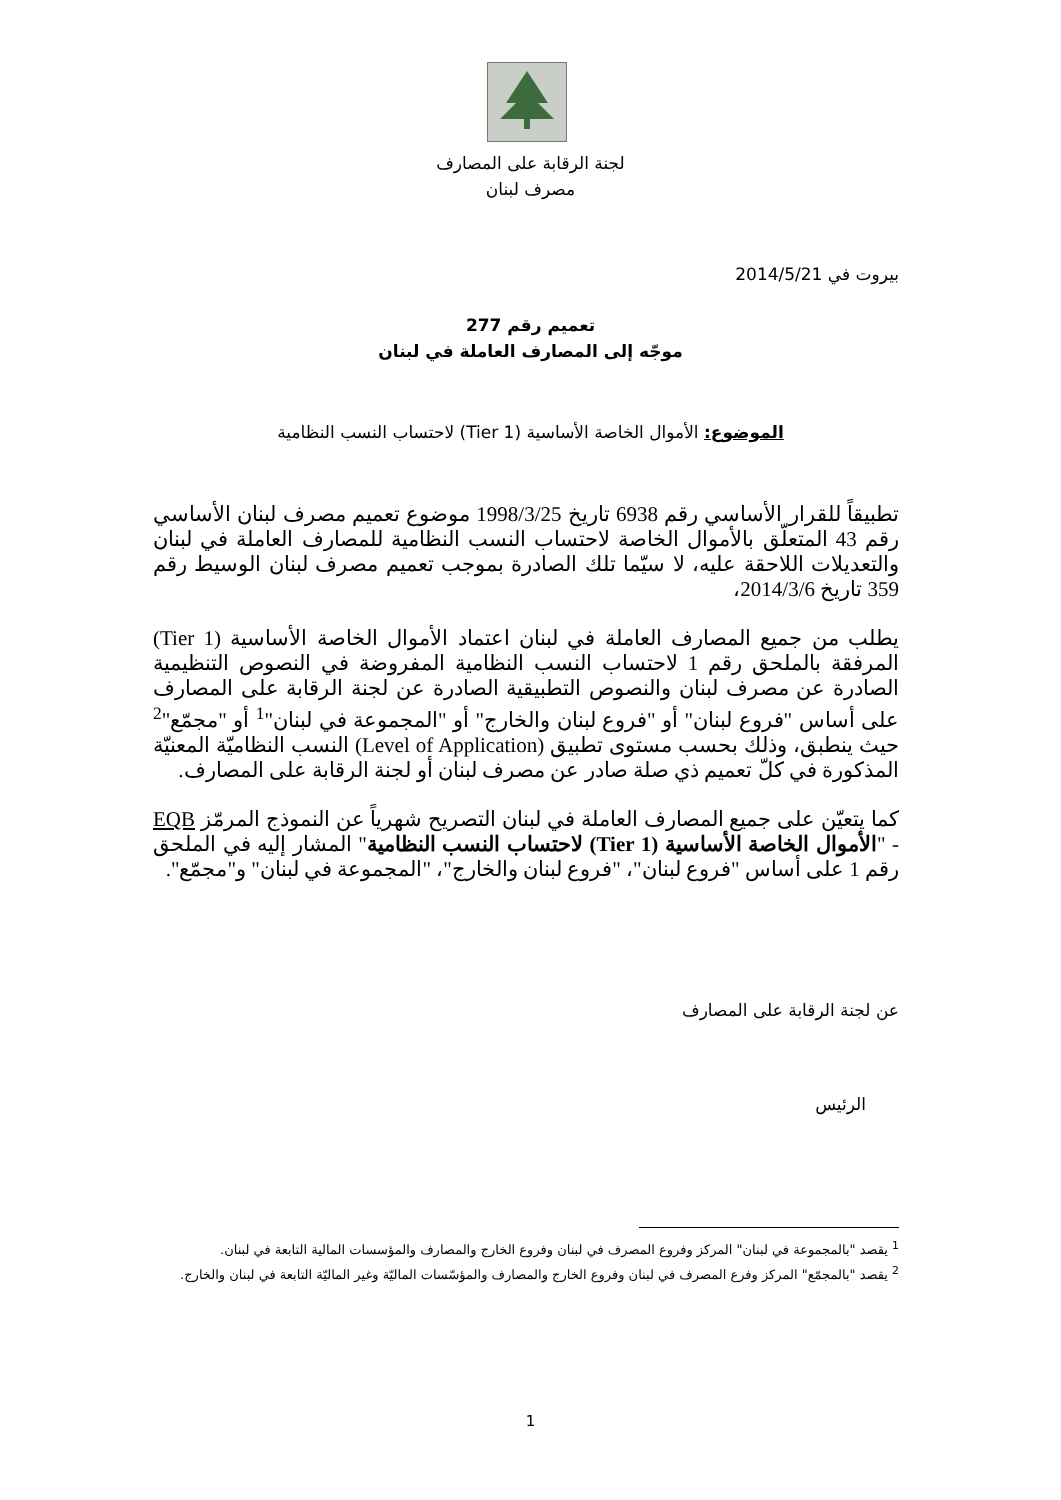لجنة الرقابة على المصارف
مصرف لبنان
بيروت في 2014/5/21
تعميم رقم 277
موجّه إلى المصارف العاملة في لبنان
الموضوع: الأموال الخاصة الأساسية (Tier 1) لاحتساب النسب النظامية
تطبيقاً للقرار الأساسي رقم 6938 تاريخ 1998/3/25 موضوع تعميم مصرف لبنان الأساسي رقم 43 المتعلّق بالأموال الخاصة لاحتساب النسب النظامية للمصارف العاملة في لبنان والتعديلات اللاحقة عليه، لا سيّما تلك الصادرة بموجب تعميم مصرف لبنان الوسيط رقم 359 تاريخ 2014/3/6،
يطلب من جميع المصارف العاملة في لبنان اعتماد الأموال الخاصة الأساسية (Tier 1) المرفقة بالملحق رقم 1 لاحتساب النسب النظامية المفروضة في النصوص التنظيمية الصادرة عن مصرف لبنان والنصوص التطبيقية الصادرة عن لجنة الرقابة على المصارف على أساس "فروع لبنان" أو "فروع لبنان والخارج" أو "المجموعة في لبنان"<sup>1</sup> أو "مجمّع"<sup>2</sup> حيث ينطبق، وذلك بحسب مستوى تطبيق (Level of Application) النسب النظاميّة المعنيّة المذكورة في كلّ تعميم ذي صلة صادر عن مصرف لبنان أو لجنة الرقابة على المصارف.
كما يتعيّن على جميع المصارف العاملة في لبنان التصريح شهرياً عن النموذج المرمّز EQB - "الأموال الخاصة الأساسية (Tier 1) لاحتساب النسب النظامية" المشار إليه في الملحق رقم 1 على أساس "فروع لبنان"، "فروع لبنان والخارج"، "المجموعة في لبنان" و"مجمّع".
عن لجنة الرقابة على المصارف
الرئيس
<sup>1</sup> يقصد "بالمجموعة في لبنان" المركز وفروع المصرف في لبنان وفروع الخارج والمصارف والمؤسسات المالية التابعة في لبنان.
<sup>2</sup> يقصد "بالمجمّع" المركز وفرع المصرف في لبنان وفروع الخارج والمصارف والمؤسّسات الماليّة وغير الماليّة التابعة في لبنان والخارج.
1